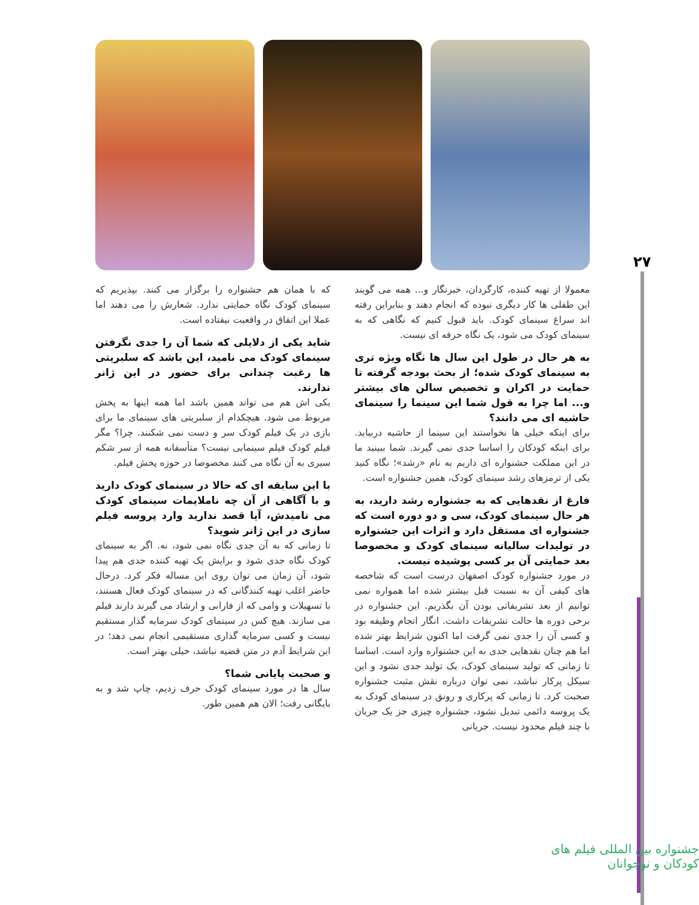۲۷
معمولا از تهیه کننده، کارگردان، خبرنگار و... همه می گویند این طفلی ها کار دیگری نبوده که انجام دهند و بنابراین رفته اند سراغ سینمای کودک. باید قبول کنیم که نگاهی که به سینمای کودک می شود، یک نگاه حرفه ای نیست.
به هر حال در طول این سال ها نگاه ویژه تری به سینمای کودک شده؛ از بحث بودجه گرفته تا حمایت در اکران و تخصیص سالن های بیشتر و... اما چرا به قول شما این سینما را سینمای حاشیه ای می دانند؟
برای اینکه خیلی ها نخواستند این سینما از حاشیه دربیاید. برای اینکه کودکان را اساسا جدی نمی گیرند. شما ببینید ما در این مملکت جشنواره ای داریم به نام «رشد»؛ نگاه کنید یکی از ترمزهای رشد سینمای کودک، همین جشنواره است.
فارغ از نقدهایی که به جشنواره رشد دارید، به هر حال سینمای کودک، سی و دو دوره است که جشنواره ای مستقل دارد و اثرات این جشنواره در تولیدات سالیانه سینمای کودک و مخصوصا بعد حمایتی آن بر کسی پوشیده نیست.
در مورد جشنواره کودک اصفهان درست است که شاخصه های کیفی آن به نسبت قبل بیشتر شده اما همواره نمی توانیم از بعد تشریفاتی بودن آن بگذریم. این جشنواره در برخی دوره ها حالت تشریفات داشت. انگار انجام وظیفه بود و کسی آن را جدی نمی گرفت اما اکنون شرایط بهتر شده اما هم چنان نقدهایی جدی به این جشنواره وارد است. اساسا تا زمانی که تولید سینمای کودک، یک تولید جدی نشود و این سیکل پرکار نباشد، نمی توان درباره نقش مثبت جشنواره صحبت کرد. تا زمانی که پرکاری و رونق در سینمای کودک به یک پروسه دائمی تبدیل نشود، جشنواره چیزی جز یک جریان با چند فیلم محدود نیست. جریانی
که با همان هم جشنواره را برگزار می کنند. بپذیریم که سینمای کودک نگاه حمایتی ندارد. شعارش را می دهند اما عملا این اتفاق در واقعیت نیفتاده است.
شاید یکی از دلایلی که شما آن را جدی نگرفتن سینمای کودک می نامید، این باشد که سلبریتی ها رغبت چندانی برای حضور در این ژانر ندارند.
یکی اش هم می تواند همین باشد اما همه اینها به پخش مربوط می شود. هیچکدام از سلبریتی های سینمای ما برای بازی در یک فیلم کودک سر و دست نمی شکنند. چرا؟ مگر فیلم کودک فیلم سینمایی نیست؟ متأسفانه همه از سر شکم سیری به آن نگاه می کنند مخصوصا در حوزه پخش فیلم.
با این سابقه ای که حالا در سینمای کودک دارید و با آگاهی از آن چه ناملایمات سینمای کودک می نامیدش، آیا قصد ندارید وارد پروسه فیلم سازی در این ژانر شوید؟
تا زمانی که به آن جدی نگاه نمی شود، نه. اگر به سینمای کودک نگاه جدی شود و برایش یک تهیه کننده جدی هم پیدا شود، آن زمان می توان روی این مساله فکر کرد. درحال حاضر اغلب تهیه کنندگانی که در سینمای کودک فعال هستند، با تسهیلات و وامی که از فارابی و ارشاد می گیرند دارند فیلم می سازند. هیچ کس در سینمای کودک سرمایه گذار مستقیم نیست و کسی سرمایه گذاری مستقیمی انجام نمی دهد؛ در این شرایط آدم در متن قضیه نباشد، خیلی بهتر است.
و صحبت پایانی شما؟
سال ها در مورد سینمای کودک حرف زدیم، چاپ شد و به بایگانی رفت؛ الان هم همین طور.
جشنواره بین المللی فیلم های کودکان و نوجوانان